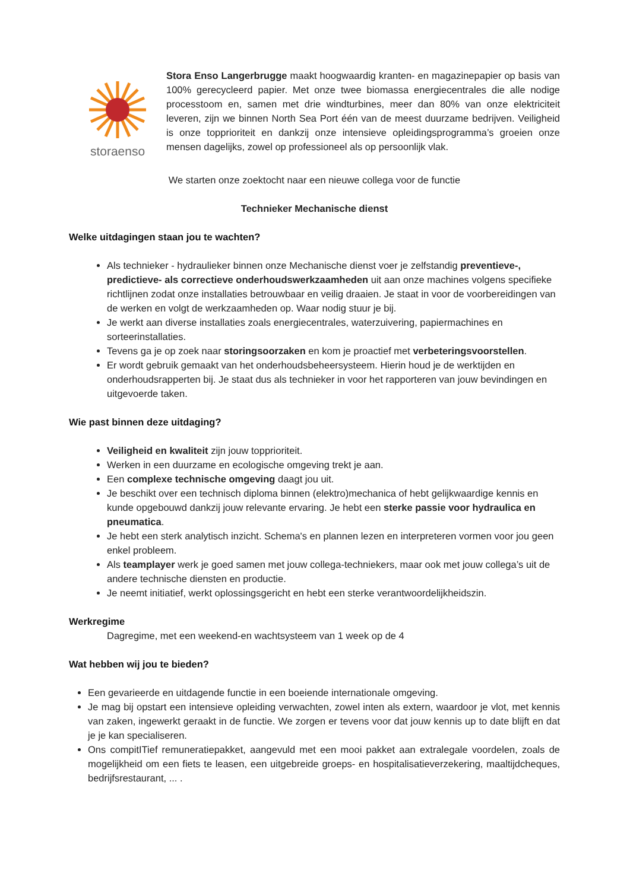storaenso
Stora Enso Langerbrugge maakt hoogwaardig kranten- en magazinepapier op basis van 100% gerecycleerd papier. Met onze twee biomassa energiecentrales die alle nodige processtoom en, samen met drie windturbines, meer dan 80% van onze elektriciteit leveren, zijn we binnen North Sea Port één van de meest duurzame bedrijven. Veiligheid is onze topprioriteit en dankzij onze intensieve opleidingsprogramma’s groeien onze mensen dagelijks, zowel op professioneel als op persoonlijk vlak.
We starten onze zoektocht naar een nieuwe collega voor de functie
Technieker Mechanische dienst
Welke uitdagingen staan jou te wachten?
Als technieker - hydraulieker binnen onze Mechanische dienst voer je zelfstandig preventieve-, predictieve- als correctieve onderhoudswerkzaamheden uit aan onze machines volgens specifieke richtlijnen zodat onze installaties betrouwbaar en veilig draaien. Je staat in voor de voorbereidingen van de werken en volgt de werkzaamheden op. Waar nodig stuur je bij.
Je werkt aan diverse installaties zoals energiecentrales, waterzuivering, papiermachines en sorteerinstallaties.
Tevens ga je op zoek naar storingsoorzaken en kom je proactief met verbeteringsvoorstellen.
Er wordt gebruik gemaakt van het onderhoudsbeheersysteem. Hierin houd je de werktijden en onderhoudsrapperten bij. Je staat dus als technieker in voor het rapporteren van jouw bevindingen en uitgevoerde taken.
Wie past binnen deze uitdaging?
Veiligheid en kwaliteit zijn jouw topprioriteit.
Werken in een duurzame en ecologische omgeving trekt je aan.
Een complexe technische omgeving daagt jou uit.
Je beschikt over een technisch diploma binnen (elektro)mechanica of hebt gelijkwaardige kennis en kunde opgebouwd dankzij jouw relevante ervaring. Je hebt een sterke passie voor hydraulica en pneumatica.
Je hebt een sterk analytisch inzicht. Schema's en plannen lezen en interpreteren vormen voor jou geen enkel probleem.
Als teamplayer werk je goed samen met jouw collega-techniekers, maar ook met jouw collega’s uit de andere technische diensten en productie.
Je neemt initiatief, werkt oplossingsgericht en hebt een sterke verantwoordelijkheidszin.
Werkregime
Dagregime, met een weekend-en wachtsysteem van 1 week op de 4
Wat hebben wij jou te bieden?
Een gevarieerde en uitdagende functie in een boeiende internationale omgeving.
Je mag bij opstart een intensieve opleiding verwachten, zowel inten als extern, waardoor je vlot, met kennis van zaken, ingewerkt geraakt in de functie. We zorgen er tevens voor dat jouw kennis up to date blijft en dat je je kan specialiseren.
Ons compitITief remuneratiepakket, aangevuld met een mooi pakket aan extralegale voordelen, zoals de mogelijkheid om een fiets te leasen, een uitgebreide groeps- en hospitalisatieverzekering, maaltijdcheques, bedrijfsrestaurant, ... .